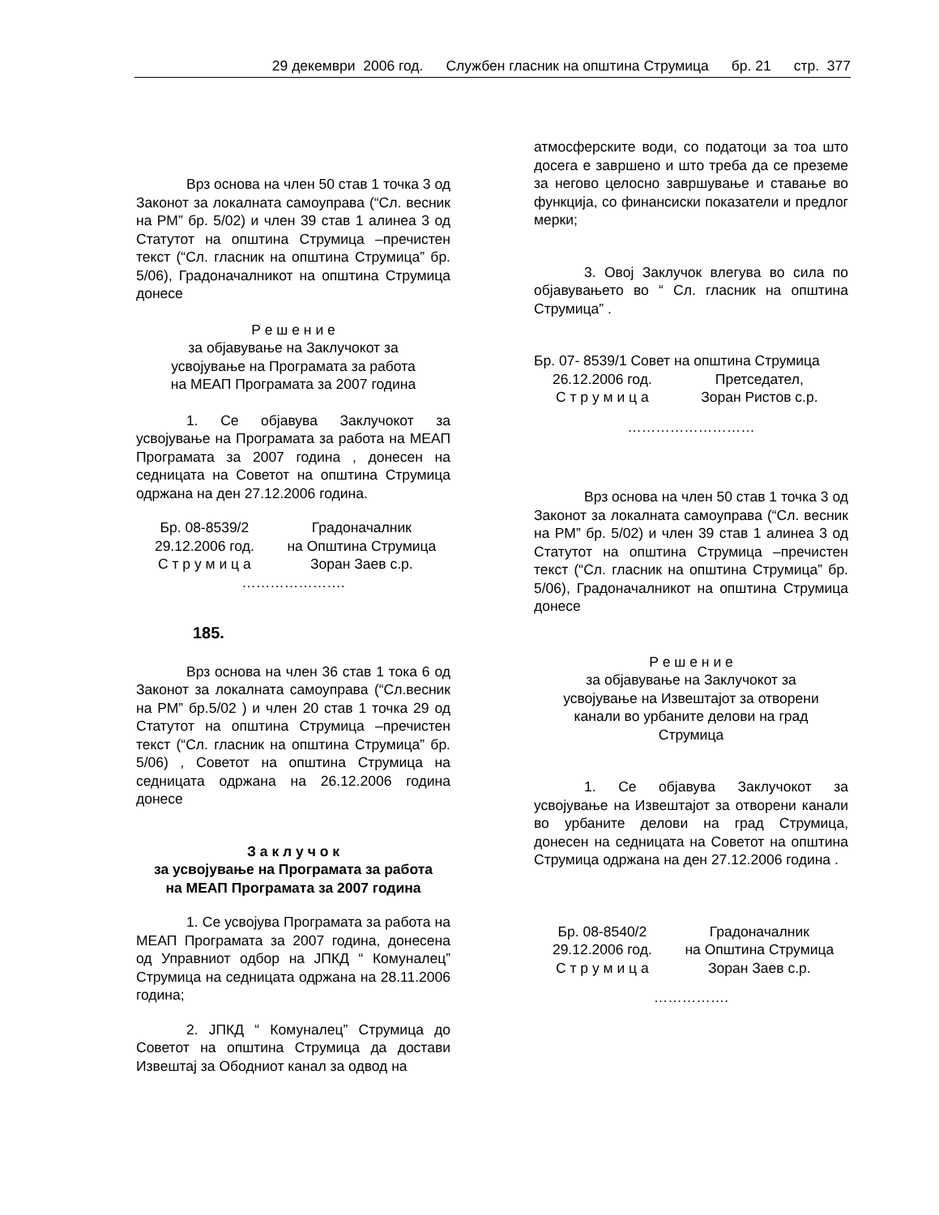29 декември 2006 год. Службен гласник на општина Струмица бр. 21 стр. 377
Врз основа на член 50 став 1 точка 3 од Законот за локалната самоуправа (“Сл. весник на РМ” бр. 5/02) и член 39 став 1 алинеа 3 од Статутот на општина Струмица –пречистен текст (“Сл. гласник на општина Струмица” бр. 5/06), Градоначалникот на општина Струмица донесе
Р е ш е н и е
за објавување на Заклучокот за
усвојување на Програмата за работа
на МЕАП Програмата за 2007 година
1. Се објавува Заклучокот за усвојување на Програмата за работа на МЕАП Програмата за 2007 година , донесен на седницата на Советот на општина Струмица одржана на ден 27.12.2006 година.
Бр. 08-8539/2 Градоначалник 29.12.2006 год. на Општина Струмица С т р у м и ц а Зоран Заев с.р.
………………….
185.
Врз основа на член 36 став 1 тока 6 од Законот за локалната самоуправа (“Сл.весник на РМ” бр.5/02 ) и член 20 став 1 точка 29 од Статутот на општина Струмица –пречистен текст (“Сл. гласник на општина Струмица” бр. 5/06) , Советот на општина Струмица на седницата одржана на 26.12.2006 година донесе
З а к л у ч о к
за усвојување на Програмата за работа
на МЕАП Програмата за 2007 година
1. Се усвојува Програмата за работа на МЕАП Програмата за 2007 година, донесена од Управниот одбор на ЈПКД “ Комуналец” Струмица на седницата одржана на 28.11.2006 година;
2. ЈПКД “ Комуналец” Струмица до Советот на општина Струмица да достави Извештај за Ободниот канал за одвод на
атмосферските води, со податоци за тоа што досега е завршено и што треба да се преземе за негово целосно завршување и ставање во функција, со финансиски показатели и предлог мерки;
3. Овој Заклучок влегува во сила по објавувањето во “ Сл. гласник на општина Струмица” .
Бр. 07- 8539/1 Совет на општина Струмица
26.12.2006 год. Претседател, С т р у м и ц а Зоран Ристов с.р.
………………………
Врз основа на член 50 став 1 точка 3 од Законот за локалната самоуправа (“Сл. весник на РМ” бр. 5/02) и член 39 став 1 алинеа 3 од Статутот на општина Струмица –пречистен текст (“Сл. гласник на општина Струмица” бр. 5/06), Градоначалникот на општина Струмица донесе
Р е ш е н и е
за објавување на Заклучокот за
усвојување на Извештајот за отворени
канали во урбаните делови на град
Струмица
1. Се објавува Заклучокот за усвојување на Извештајот за отворени канали во урбаните делови на град Струмица, донесен на седницата на Советот на општина Струмица одржана на ден 27.12.2006 година .
Бр. 08-8540/2 Градоначалник 29.12.2006 год. на Општина Струмица С т р у м и ц а Зоран Заев с.р.
…………….